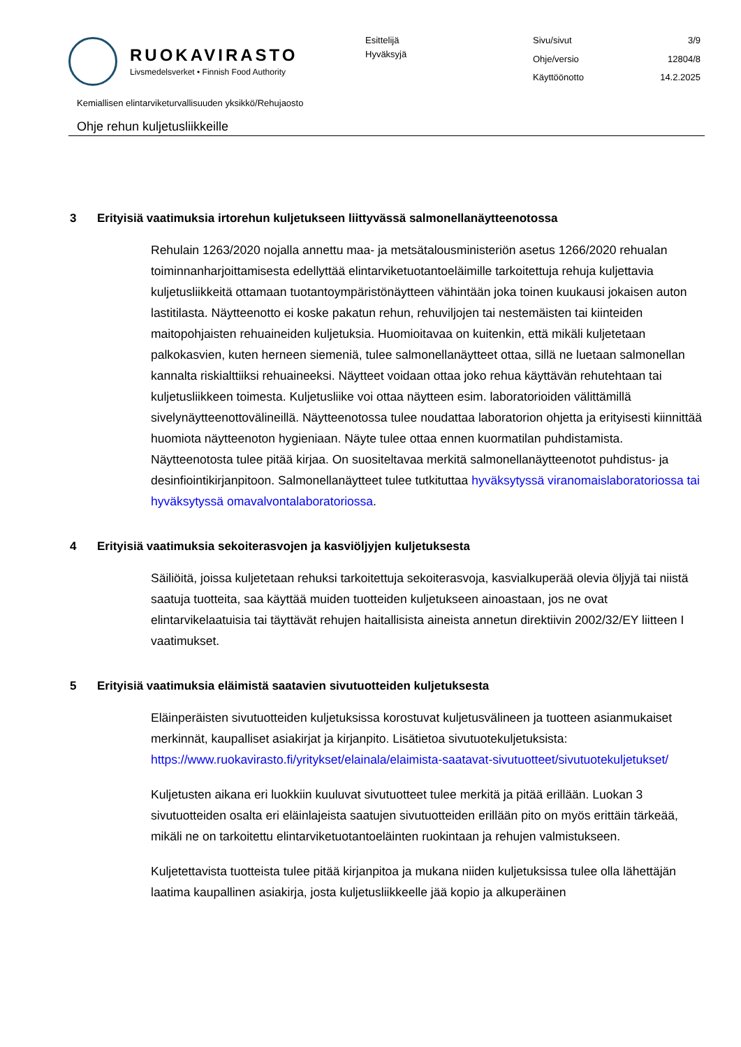RUOKAVIRASTO
Livsmedelsverket • Finnish Food Authority
Esittelijä
Hyväksyjä
Sivu/sivut
3/9
Ohje/versio
12804/8
Käyttöönotto
14.2.2025
Kemiallisen elintarviketurvallisuuden yksikkö/Rehujaosto
Ohje rehun kuljetusliikkeille
3 Erityisiä vaatimuksia irtorehun kuljetukseen liittyvässä salmonellanäytteenotossa
Rehulain 1263/2020 nojalla annettu maa- ja metsätalousministeriön asetus 1266/2020 rehualan toiminnanharjoittamisesta edellyttää elintarviketuotantoeläimille tarkoitettuja rehuja kuljettavia kuljetusliikkeitä ottamaan tuotantoympäristönäytteen vähintään joka toinen kuukausi jokaisen auton lastitilasta. Näytteenotto ei koske pakatun rehun, rehuviljojen tai nestemäisten tai kiinteiden maitopohjaisten rehuaineiden kuljetuksia. Huomioitavaa on kuitenkin, että mikäli kuljetetaan palkokasvien, kuten herneen siemeniä, tulee salmonellanäytteet ottaa, sillä ne luetaan salmonellan kannalta riskialttiiksi rehuaineeksi. Näytteet voidaan ottaa joko rehua käyttävän rehutehtaan tai kuljetusliikkeen toimesta. Kuljetusliike voi ottaa näytteen esim. laboratorioiden välittämillä sivelynäytteenottovälineillä. Näytteenotossa tulee noudattaa laboratorion ohjetta ja erityisesti kiinnittää huomiota näytteenoton hygieniaan. Näyte tulee ottaa ennen kuormatilan puhdistamista. Näytteenotosta tulee pitää kirjaa. On suositeltavaa merkitä salmonellanäytteenotot puhdistus- ja desinfiointikirjanpitoon. Salmonellanäytteet tulee tutkituttaa hyväksytyssä viranomaislaboratoriossa tai hyväksytyssä omavalvontalaboratoriossa.
4 Erityisiä vaatimuksia sekoiterasvojen ja kasviöljyjen kuljetuksesta
Säiliöitä, joissa kuljetetaan rehuksi tarkoitettuja sekoiterasvoja, kasvialkuperää olevia öljyjä tai niistä saatuja tuotteita, saa käyttää muiden tuotteiden kuljetukseen ainoastaan, jos ne ovat elintarvikelaatuisia tai täyttävät rehujen haitallisista aineista annetun direktiivin 2002/32/EY liitteen I vaatimukset.
5 Erityisiä vaatimuksia eläimistä saatavien sivutuotteiden kuljetuksesta
Eläinperäisten sivutuotteiden kuljetuksissa korostuvat kuljetusvälineen ja tuotteen asianmukaiset merkinnät, kaupalliset asiakirjat ja kirjanpito. Lisätietoa sivutuotekuljetuksista: https://www.ruokavirasto.fi/yritykset/elainala/elaimista-saatavat-sivutuotteet/sivutuotekuljetukset/
Kuljetusten aikana eri luokkiin kuuluvat sivutuotteet tulee merkitä ja pitää erillään. Luokan 3 sivutuotteiden osalta eri eläinlajeista saatujen sivutuotteiden erillään pito on myös erittäin tärkeää, mikäli ne on tarkoitettu elintarviketuotantoeläinten ruokintaan ja rehujen valmistukseen.
Kuljetettavista tuotteista tulee pitää kirjanpitoa ja mukana niiden kuljetuksissa tulee olla lähettäjän laatima kaupallinen asiakirja, josta kuljetusliikkeelle jää kopio ja alkuperäinen